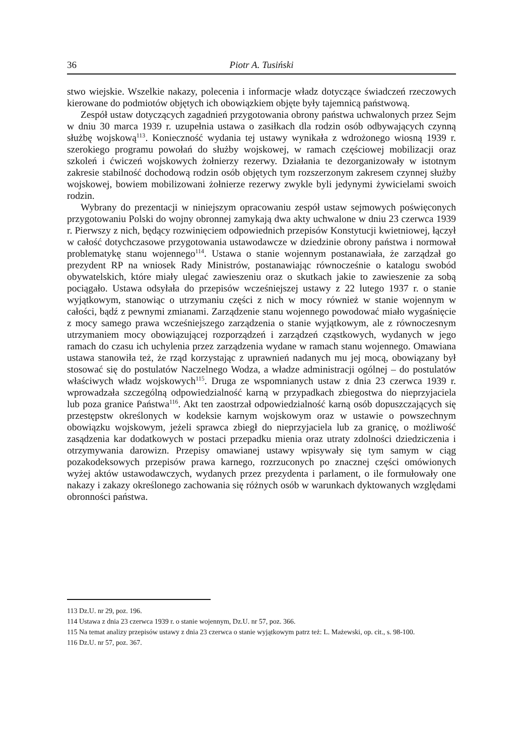36 Piotr A. Tusiński
stwo wiejskie. Wszelkie nakazy, polecenia i informacje władz dotyczące świadczeń rzeczowych kierowane do podmiotów objętych ich obowiązkiem objęte były tajemnicą państwową.
Zespół ustaw dotyczących zagadnień przygotowania obrony państwa uchwalonych przez Sejm w dniu 30 marca 1939 r. uzupełnia ustawa o zasiłkach dla rodzin osób odbywających czynną służbę wojskową<sup>113</sup>. Konieczność wydania tej ustawy wynikała z wdrożonego wiosną 1939 r. szerokiego programu powołań do służby wojskowej, w ramach częściowej mobilizacji oraz szkoleń i ćwiczeń wojskowych żołnierzy rezerwy. Działania te dezorganizowały w istotnym zakresie stabilność dochodową rodzin osób objętych tym rozszerzonym zakresem czynnej służby wojskowej, bowiem mobilizowani żołnierze rezerwy zwykle byli jedynymi żywicielami swoich rodzin.
Wybrany do prezentacji w niniejszym opracowaniu zespół ustaw sejmowych poświęconych przygotowaniu Polski do wojny obronnej zamykają dwa akty uchwalone w dniu 23 czerwca 1939 r. Pierwszy z nich, będący rozwinięciem odpowiednich przepisów Konstytucji kwietniowej, łączył w całość dotychczasowe przygotowania ustawodawcze w dziedzinie obrony państwa i normował problematykę stanu wojennego<sup>114</sup>. Ustawa o stanie wojennym postanawiała, że zarządzał go prezydent RP na wniosek Rady Ministrów, postanawiając równocześnie o katalogu swobód obywatelskich, które miały ulegać zawieszeniu oraz o skutkach jakie to zawieszenie za sobą pociągało. Ustawa odsyłała do przepisów wcześniejszej ustawy z 22 lutego 1937 r. o stanie wyjątkowym, stanowiąc o utrzymaniu części z nich w mocy również w stanie wojennym w całości, bądź z pewnymi zmianami. Zarządzenie stanu wojennego powodować miało wygaśnięcie z mocy samego prawa wcześniejszego zarządzenia o stanie wyjątkowym, ale z równoczesnym utrzymaniem mocy obowiązującej rozporządzeń i zarządzeń cząstkowych, wydanych w jego ramach do czasu ich uchylenia przez zarządzenia wydane w ramach stanu wojennego. Omawiana ustawa stanowiła też, że rząd korzystając z uprawnień nadanych mu jej mocą, obowiązany był stosować się do postulatów Naczelnego Wodza, a władze administracji ogólnej – do postulatów właściwych władz wojskowych<sup>115</sup>. Druga ze wspomnianych ustaw z dnia 23 czerwca 1939 r. wprowadzała szczególną odpowiedzialność karną w przypadkach zbiegostwa do nieprzyjaciela lub poza granice Państwa<sup>116</sup>. Akt ten zaostrzał odpowiedzialność karną osób dopuszczających się przestępstw określonych w kodeksie karnym wojskowym oraz w ustawie o powszechnym obowiązku wojskowym, jeżeli sprawca zbiegł do nieprzyjaciela lub za granicę, o możliwość zasądzenia kar dodatkowych w postaci przepadku mienia oraz utraty zdolności dziedziczenia i otrzymywania darowizn. Przepisy omawianej ustawy wpisywały się tym samym w ciąg pozakodeksowych przepisów prawa karnego, rozrzuconych po znacznej części omówionych wyżej aktów ustawodawczych, wydanych przez prezydenta i parlament, o ile formułowały one nakazy i zakazy określonego zachowania się różnych osób w warunkach dyktowanych względami obronności państwa.
113 Dz.U. nr 29, poz. 196.
114 Ustawa z dnia 23 czerwca 1939 r. o stanie wojennym, Dz.U. nr 57, poz. 366.
115 Na temat analizy przepisów ustawy z dnia 23 czerwca o stanie wyjątkowym patrz też: L. Mażewski, op. cit., s. 98-100.
116 Dz.U. nr 57, poz. 367.